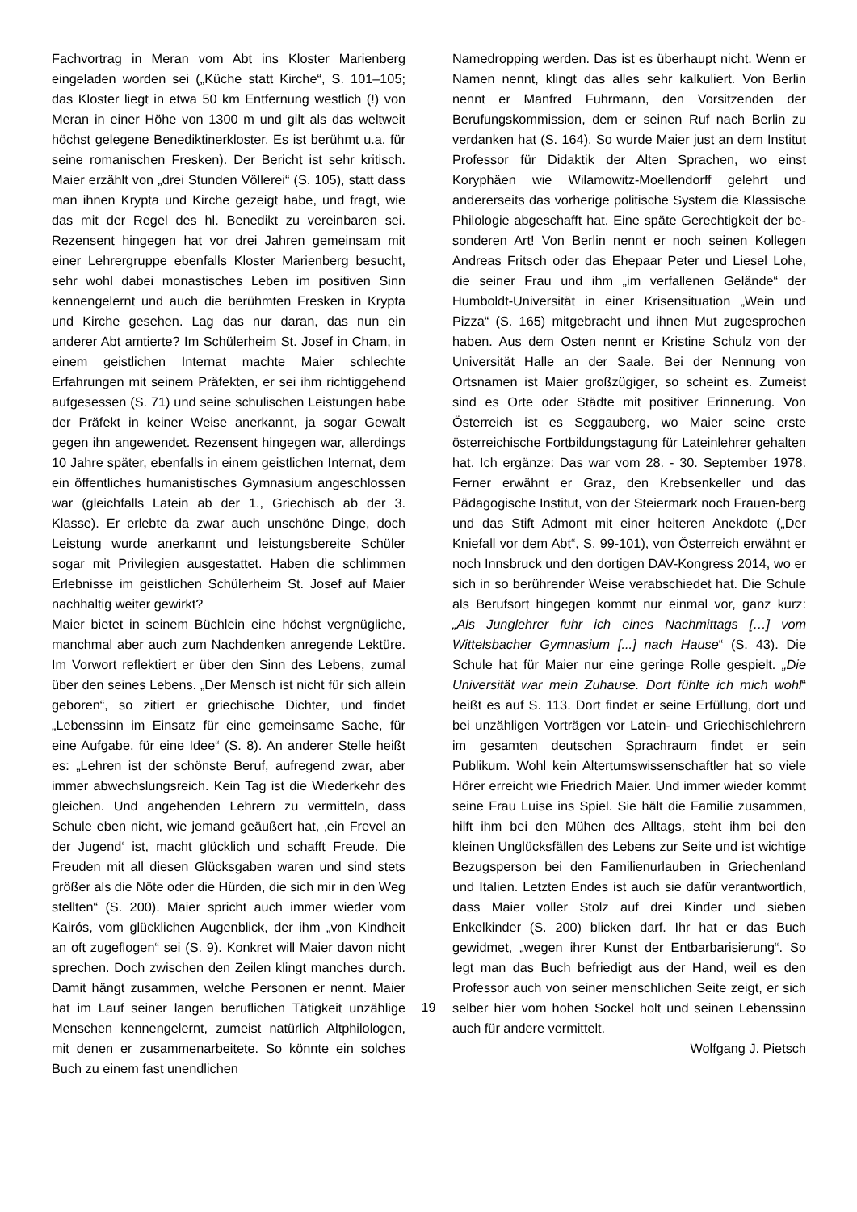Fachvortrag in Meran vom Abt ins Kloster Marienberg eingeladen worden sei („Küche statt Kirche“, S. 101–105; das Kloster liegt in etwa 50 km Entfernung westlich (!) von Meran in einer Höhe von 1300 m und gilt als das weltweit höchst gelegene Benediktinerkloster. Es ist berühmt u.a. für seine romanischen Fresken). Der Bericht ist sehr kritisch. Maier erzählt von „drei Stunden Völlerei“ (S. 105), statt dass man ihnen Krypta und Kirche gezeigt habe, und fragt, wie das mit der Regel des hl. Benedikt zu vereinbaren sei. Rezensent hingegen hat vor drei Jahren gemeinsam mit einer Lehrergruppe ebenfalls Kloster Marienberg besucht, sehr wohl dabei monastisches Leben im positiven Sinn kennengelernt und auch die berühmten Fresken in Krypta und Kirche gesehen. Lag das nur daran, das nun ein anderer Abt amtierte? Im Schülerheim St. Josef in Cham, in einem geistlichen Internat machte Maier schlechte Erfahrungen mit seinem Präfekten, er sei ihm richtiggehend aufgesessen (S. 71) und seine schulischen Leistungen habe der Präfekt in keiner Weise anerkannt, ja sogar Gewalt gegen ihn angewendet. Rezensent hingegen war, allerdings 10 Jahre später, ebenfalls in einem geistlichen Internat, dem ein öffentliches humanistisches Gymnasium angeschlossen war (gleichfalls Latein ab der 1., Griechisch ab der 3. Klasse). Er erlebte da zwar auch unschöne Dinge, doch Leistung wurde anerkannt und leistungsbereite Schüler sogar mit Privilegien ausgestattet. Haben die schlimmen Erlebnisse im geistlichen Schülerheim St. Josef auf Maier nachhaltig weiter gewirkt?
Maier bietet in seinem Büchlein eine höchst vergnügliche, manchmal aber auch zum Nachdenken anregende Lektüre. Im Vorwort reflektiert er über den Sinn des Lebens, zumal über den seines Lebens. „Der Mensch ist nicht für sich allein geboren“, so zitiert er griechische Dichter, und findet „Lebenssinn im Einsatz für eine gemeinsame Sache, für eine Aufgabe, für eine Idee“ (S. 8). An anderer Stelle heißt es: „Lehren ist der schönste Beruf, aufregend zwar, aber immer abwechslungsreich. Kein Tag ist die Wiederkehr des gleichen. Und angehenden Lehrern zu vermitteln, dass Schule eben nicht, wie jemand geäußert hat, ‚ein Frevel an der Jugend‘ ist, macht glücklich und schafft Freude. Die Freuden mit all diesen Glücksgaben waren und sind stets größer als die Nöte oder die Hürden, die sich mir in den Weg stellten“ (S. 200). Maier spricht auch immer wieder vom Kairós, vom glücklichen Augenblick, der ihm „von Kindheit an oft zugeflogen“ sei (S. 9). Konkret will Maier davon nicht sprechen. Doch zwischen den Zeilen klingt manches durch. Damit hängt zusammen, welche Personen er nennt. Maier hat im Lauf seiner langen beruflichen Tätigkeit unzählige Menschen kennengelernt, zumeist natürlich Altphilologen, mit denen er zusammenarbeitete. So könnte ein solches Buch zu einem fast unendlichen
Namedropping werden. Das ist es überhaupt nicht. Wenn er Namen nennt, klingt das alles sehr kalkuliert. Von Berlin nennt er Manfred Fuhrmann, den Vorsitzenden der Berufungskommission, dem er seinen Ruf nach Berlin zu verdanken hat (S. 164). So wurde Maier just an dem Institut Professor für Didaktik der Alten Sprachen, wo einst Koryphäen wie Wilamowitz-Moellendorff gelehrt und andererseits das vorherige politische System die Klassische Philologie abgeschafft hat. Eine späte Gerechtigkeit der be-sonderen Art! Von Berlin nennt er noch seinen Kollegen Andreas Fritsch oder das Ehepaar Peter und Liesel Lohe, die seiner Frau und ihm „im verfallenen Gelände“ der Humboldt-Universität in einer Krisensituation „Wein und Pizza“ (S. 165) mitgebracht und ihnen Mut zugesprochen haben. Aus dem Osten nennt er Kristine Schulz von der Universität Halle an der Saale. Bei der Nennung von Ortsnamen ist Maier großzügiger, so scheint es. Zumeist sind es Orte oder Städte mit positiver Erinnerung. Von Österreich ist es Seggauberg, wo Maier seine erste österreichische Fortbildungstagung für Lateinlehrer gehalten hat. Ich ergänze: Das war vom 28. - 30. September 1978. Ferner erwähnt er Graz, den Krebsenkeller und das Pädagogische Institut, von der Steiermark noch Frauen-berg und das Stift Admont mit einer heiteren Anekdote („Der Kniefall vor dem Abt“, S. 99-101), von Österreich erwähnt er noch Innsbruck und den dortigen DAV-Kongress 2014, wo er sich in so berührender Weise verabschiedet hat. Die Schule als Berufsort hingegen kommt nur einmal vor, ganz kurz: „Als Junglehrer fuhr ich eines Nachmittags […] vom Wittelsbacher Gymnasium [...] nach Hause“ (S. 43). Die Schule hat für Maier nur eine geringe Rolle gespielt. „Die Universität war mein Zuhause. Dort fühlte ich mich wohl“ heißt es auf S. 113. Dort findet er seine Erfüllung, dort und bei unzähligen Vorträgen vor Latein- und Griechischlehrern im gesamten deutschen Sprachraum findet er sein Publikum. Wohl kein Altertumswissenschaftler hat so viele Hörer erreicht wie Friedrich Maier. Und immer wieder kommt seine Frau Luise ins Spiel. Sie hält die Familie zusammen, hilft ihm bei den Mühen des Alltags, steht ihm bei den kleinen Unglücksfällen des Lebens zur Seite und ist wichtige Bezugsperson bei den Familienurlauben in Griechenland und Italien. Letzten Endes ist auch sie dafür verantwortlich, dass Maier voller Stolz auf drei Kinder und sieben Enkelkinder (S. 200) blicken darf. Ihr hat er das Buch gewidmet, „wegen ihrer Kunst der Entbarbarisierung“. So legt man das Buch befriedigt aus der Hand, weil es den Professor auch von seiner menschlichen Seite zeigt, er sich selber hier vom hohen Sockel holt und seinen Lebenssinn auch für andere vermittelt.
Wolfgang J. Pietsch
19